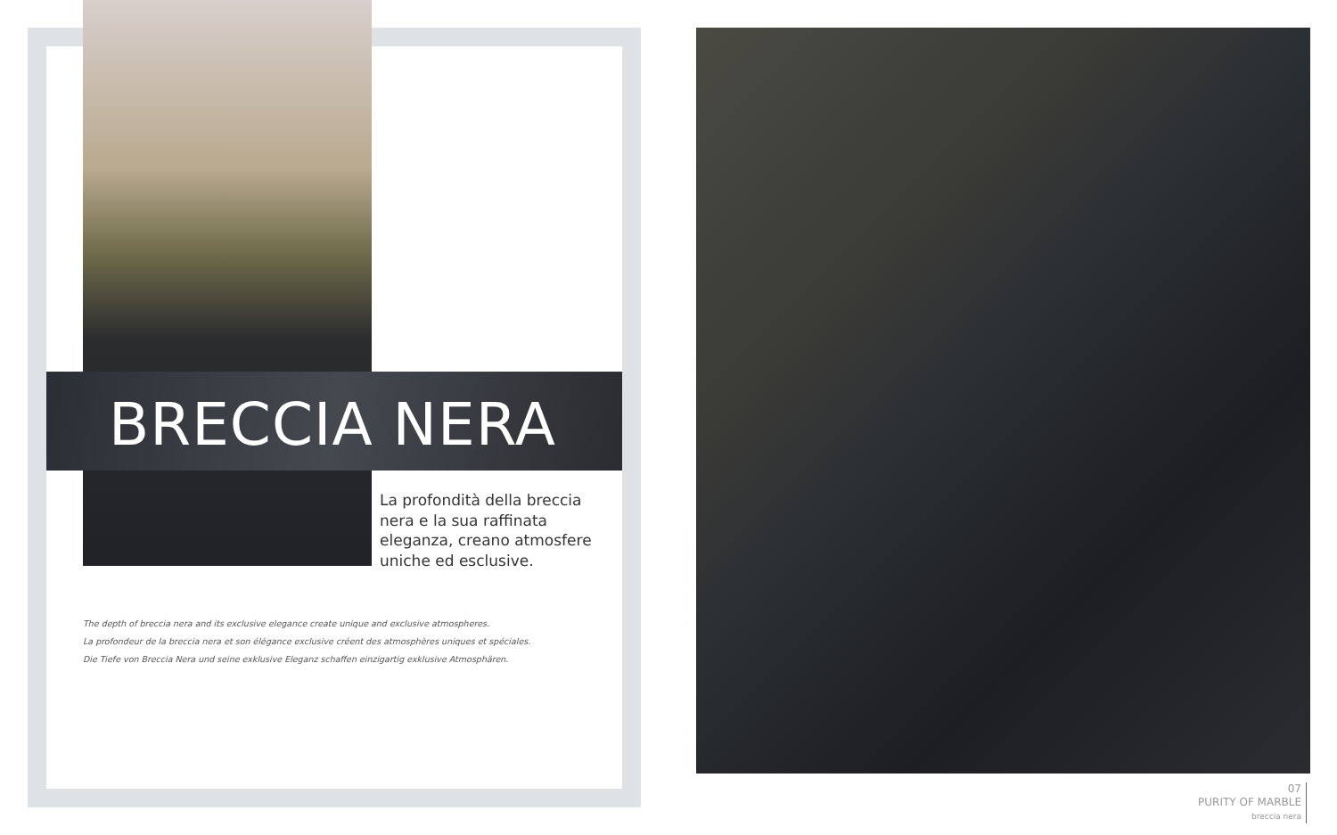BRECCIA NERA
La profondità della breccia nera e la sua raffinata eleganza, creano atmosfere uniche ed esclusive.
The depth of breccia nera and its exclusive elegance create unique and exclusive atmospheres.
La profondeur de la breccia nera et son élégance exclusive créent des atmosphères uniques et spéciales.
Die Tiefe von Breccia Nera und seine exklusive Eleganz schaffen einzigartig exklusive Atmosphären.
07
PURITY OF MARBLE
breccia nera